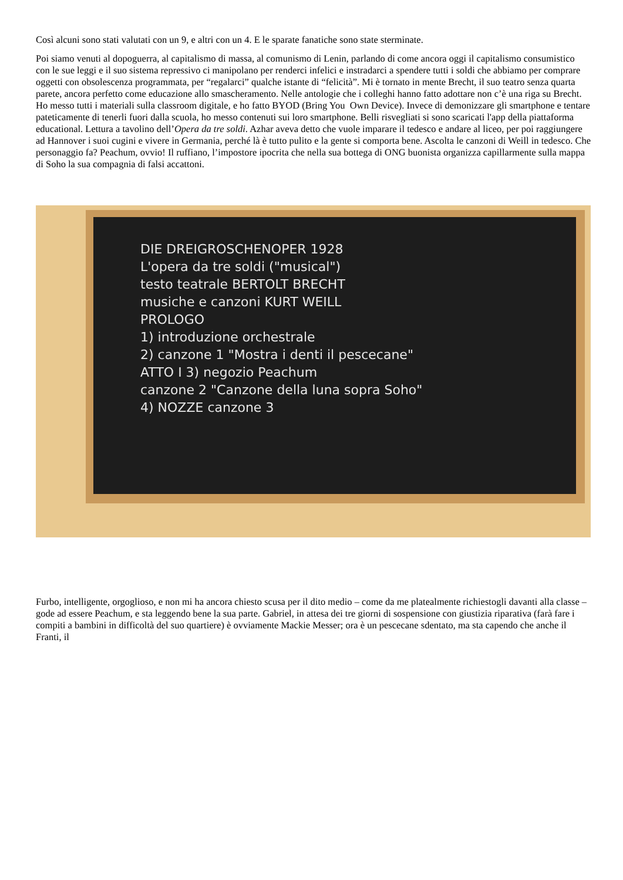Così alcuni sono stati valutati con un 9, e altri con un 4. E le sparate fanatiche sono state sterminate.
Poi siamo venuti al dopoguerra, al capitalismo di massa, al comunismo di Lenin, parlando di come ancora oggi il capitalismo consumistico con le sue leggi e il suo sistema repressivo ci manipolano per renderci infelici e instradarci a spendere tutti i soldi che abbiamo per comprare oggetti con obsolescenza programmata, per “regalarci” qualche istante di “felicità”. Mi è tornato in mente Brecht, il suo teatro senza quarta parete, ancora perfetto come educazione allo smascheramento. Nelle antologie che i colleghi hanno fatto adottare non c’è una riga su Brecht. Ho messo tutti i materiali sulla classroom digitale, e ho fatto BYOD (Bring You Own Device). Invece di demonizzare gli smartphone e tentare pateticamente di tenerli fuori dalla scuola, ho messo contenuti sui loro smartphone. Belli risvegliati si sono scaricati l'app della piattaforma educational. Lettura a tavolino dell’Opera da tre soldi. Azhar aveva detto che vuole imparare il tedesco e andare al liceo, per poi raggiungere ad Hannover i suoi cugini e vivere in Germania, perché là è tutto pulito e la gente si comporta bene. Ascolta le canzoni di Weill in tedesco. Che personaggio fa? Peachum, ovvio! Il ruffiano, l’impostore ipocrita che nella sua bottega di ONG buonista organizza capillarmente sulla mappa di Soho la sua compagnia di falsi accattoni.
DIE DREIGROSCHENOPER 1928
L'opera da tre soldi ("musical")
testo teatrale BERTOLT BRECHT
musiche e canzoni KURT WEILL
PROLOGO
1) introduzione orchestrale
2) canzone 1 "Mostra i denti il pescecane"
ATTO I 3) negozio Peachum
canzone 2 "Canzone della luna sopra Soho"
4) NOZZE canzone 3
Furbo, intelligente, orgoglioso, e non mi ha ancora chiesto scusa per il dito medio – come da me platealmente richiestogli davanti alla classe – gode ad essere Peachum, e sta leggendo bene la sua parte. Gabriel, in attesa dei tre giorni di sospensione con giustizia riparativa (farà fare i compiti a bambini in difficoltà del suo quartiere) è ovviamente Mackie Messer; ora è un pescecane sdentato, ma sta capendo che anche il Franti, il